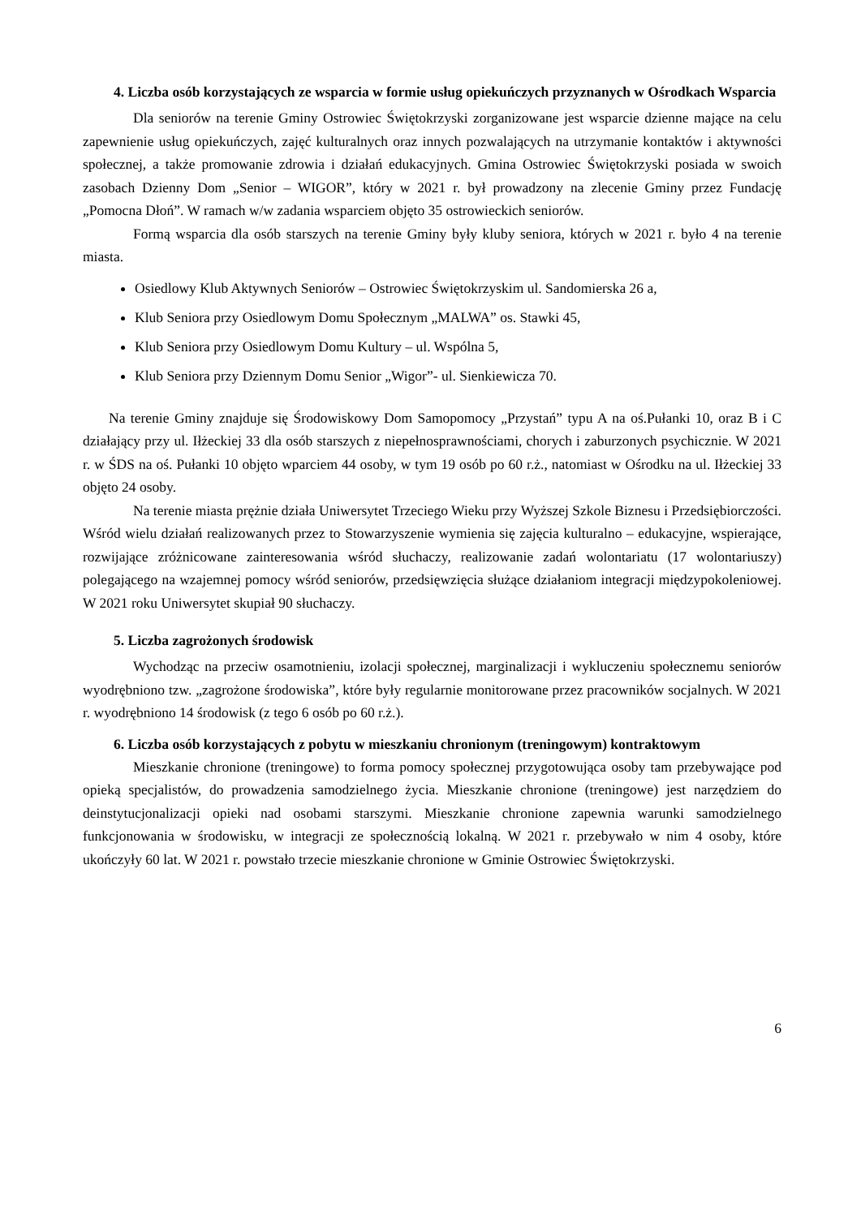4. Liczba osób korzystających ze wsparcia w formie usług opiekuńczych przyznanych w Ośrodkach Wsparcia
Dla seniorów na terenie Gminy Ostrowiec Świętokrzyski zorganizowane jest wsparcie dzienne mające na celu zapewnienie usług opiekuńczych, zajęć kulturalnych oraz innych pozwalających na utrzymanie kontaktów i aktywności społecznej, a także promowanie zdrowia i działań edukacyjnych. Gmina Ostrowiec Świętokrzyski posiada w swoich zasobach Dzienny Dom „Senior – WIGOR”, który w 2021 r. był prowadzony na zlecenie Gminy przez Fundację „Pomocna Dłoń”. W ramach w/w zadania wsparciem objęto 35 ostrowieckich seniorów.
Formą wsparcia dla osób starszych na terenie Gminy były kluby seniora, których w 2021 r. było 4 na terenie miasta.
Osiedlowy Klub Aktywnych Seniorów – Ostrowiec Świętokrzyskim ul. Sandomierska 26 a,
Klub Seniora przy Osiedlowym Domu Społecznym „MALWA” os. Stawki 45,
Klub Seniora przy Osiedlowym Domu Kultury – ul. Wspólna 5,
Klub Seniora przy Dziennym Domu Senior „Wigor”- ul. Sienkiewicza 70.
Na terenie Gminy znajduje się Środowiskowy Dom Samopomocy „Przystań” typu A na oś.Pułanki 10, oraz B i C działający przy ul. Iłżeckiej 33 dla osób starszych z niepełnosprawnościami, chorych i zaburzonych psychicznie. W 2021 r. w ŚDS na oś. Pułanki 10 objęto wparciem 44 osoby, w tym 19 osób po 60 r.ż., natomiast w Ośrodku na ul. Iłżeckiej 33 objęto 24 osoby.
Na terenie miasta prężnie działa Uniwersytet Trzeciego Wieku przy Wyższej Szkole Biznesu i Przedsiębiorczości. Wśród wielu działań realizowanych przez to Stowarzyszenie wymienia się zajęcia kulturalno – edukacyjne, wspierające, rozwijające zróżnicowane zainteresowania wśród słuchaczy, realizowanie zadań wolontariatu (17 wolontariuszy) polegającego na wzajemnej pomocy wśród seniorów, przedsięwzięcia służące działaniom integracji międzypokoleniowej. W 2021 roku Uniwersytet skupiał 90 słuchaczy.
5. Liczba zagrożonych środowisk
Wychodząc na przeciw osamotnieniu, izolacji społecznej, marginalizacji i wykluczeniu społecznemu seniorów wyodrębniono tzw. „zagrożone środowiska”, które były regularnie monitorowane przez pracowników socjalnych. W 2021 r. wyodrębniono 14 środowisk (z tego 6 osób po 60 r.ż.).
6. Liczba osób korzystających z pobytu w mieszkaniu chronionym (treningowym) kontraktowym
Mieszkanie chronione (treningowe) to forma pomocy społecznej przygotowująca osoby tam przebywające pod opieką specjalistów, do prowadzenia samodzielnego życia. Mieszkanie chronione (treningowe) jest narzędziem do deinstytucjonalizacji opieki nad osobami starszymi. Mieszkanie chronione zapewnia warunki samodzielnego funkcjonowania w środowisku, w integracji ze społecznością lokalną. W 2021 r. przebywało w nim 4 osoby, które ukończyły 60 lat. W 2021 r. powstało trzecie mieszkanie chronione w Gminie Ostrowiec Świętokrzyski.
6